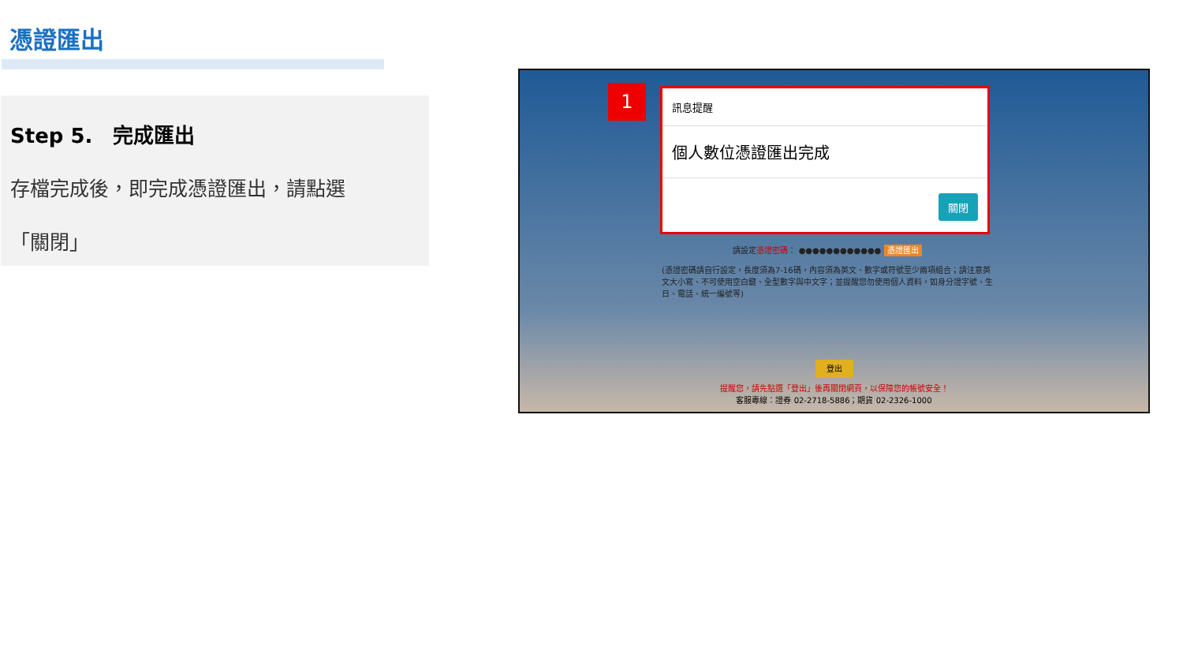憑證匯出
Step 5.　完成匯出
存檔完成後，即完成憑證匯出，請點選
「關閉」
1
訊息提醒
個人數位憑證匯出完成
關閉
請設定憑證密碼： ●●●●●●●●●●●● 憑證匯出
(憑證密碼請自行設定，長度須為7-16碼，內容須為英文、數字或符號至少兩項組合；請注意英文大小寫、不可使用空白鍵、全型數字與中文字；並提醒您勿使用個人資料，如身分證字號、生日、電話、統一編號等)
登出
提醒您，請先點選「登出」後再關閉網頁，以保障您的帳號安全！
客服專線：證券 02-2718-5886；期貨 02-2326-1000